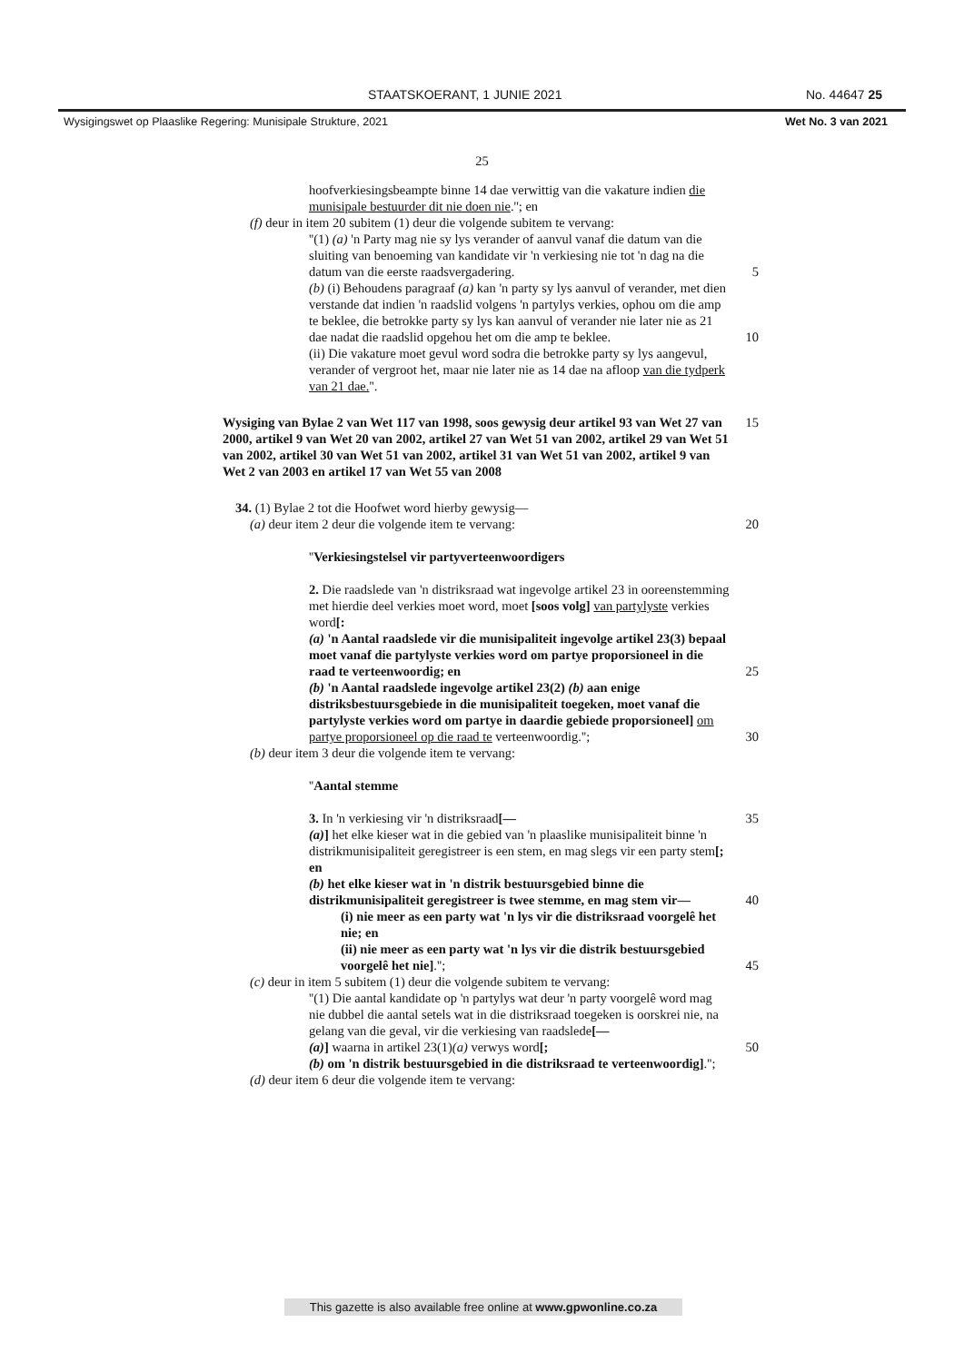STAATSKOERANT, 1 JUNIE 2021 No. 44647 25
Wysigingswet op Plaaslike Regering: Munisipale Strukture, 2021 Wet No. 3 van 2021
25
hoofverkiesingsbeampte binne 14 dae verwittig van die vakature indien die munisipale bestuurder dit nie doen nie.''; en
(f) deur in item 20 subitem (1) deur die volgende subitem te vervang:
''(1) (a) 'n Party mag nie sy lys verander of aanvul vanaf die datum van die sluiting van benoeming van kandidate vir 'n verkiesing nie tot 'n dag na die datum van die eerste raadsvergadering. 5
(b) (i) Behoudens paragraaf (a) kan 'n party sy lys aanvul of verander, met dien verstande dat indien 'n raadslid volgens 'n partylys verkies, ophou om die amp te beklee, die betrokke party sy lys kan aanvul of verander nie later nie as 21 dae nadat die raadslid opgehou het om die amp te beklee. 10
(ii) Die vakature moet gevul word sodra die betrokke party sy lys aangevul, verander of vergroot het, maar nie later nie as 14 dae na afloop van die tydperk van 21 dae.''.
Wysiging van Bylae 2 van Wet 117 van 1998, soos gewysig deur artikel 93 van Wet 27 van 2000, artikel 9 van Wet 20 van 2002, artikel 27 van Wet 51 van 2002, artikel 29 van Wet 51 van 2002, artikel 30 van Wet 51 van 2002, artikel 31 van Wet 51 van 2002, artikel 9 van Wet 2 van 2003 en artikel 17 van Wet 55 van 2008 15
34. (1) Bylae 2 tot die Hoofwet word hierby gewysig—
(a) deur item 2 deur die volgende item te vervang: 20
''Verkiesingstelsel vir partyverteenwoordigers
2. Die raadslede van 'n distriksraad wat ingevolge artikel 23 in ooreenstemming met hierdie deel verkies moet word, moet [soos volg] van partylyste verkies word[:
(a) 'n Aantal raadslede vir die munisipaliteit ingevolge artikel 23(3) bepaal moet vanaf die partylyste verkies word om partye proporsioneel in die raad te verteenwoordig; en 25
(b) 'n Aantal raadslede ingevolge artikel 23(2) (b) aan enige distriksbestuursgebiede in die munisipaliteit toegeken, moet vanaf die partylyste verkies word om partye in daardie gebiede proporsioneel] om partye proporsioneel op die raad te verteenwoordig.''; 30
(b) deur item 3 deur die volgende item te vervang:
''Aantal stemme
3. In 'n verkiesing vir 'n distriksraad[— 35
(a)] het elke kieser wat in die gebied van 'n plaaslike munisipaliteit binne 'n distrikmunisipaliteit geregistreer is een stem, en mag slegs vir een party stem[; en
(b) het elke kieser wat in 'n distrik bestuursgebied binne die distrikmunisipaliteit geregistreer is twee stemme, en mag stem vir— 40
(i) nie meer as een party wat 'n lys vir die distriksraad voorgelê het nie; en
(ii) nie meer as een party wat 'n lys vir die distrik bestuursgebied voorgelê het nie].''; 45
(c) deur in item 5 subitem (1) deur die volgende subitem te vervang:
''(1) Die aantal kandidate op 'n partylys wat deur 'n party voorgelê word mag nie dubbel die aantal setels wat in die distriksraad toegeken is oorskrei nie, na gelang van die geval, vir die verkiesing van raadslede[—
(a)] waarna in artikel 23(1)(a) verwys word[; 50
(b) om 'n distrik bestuursgebied in die distriksraad te verteenwoordig].'';
(d) deur item 6 deur die volgende item te vervang:
This gazette is also available free online at www.gpwonline.co.za